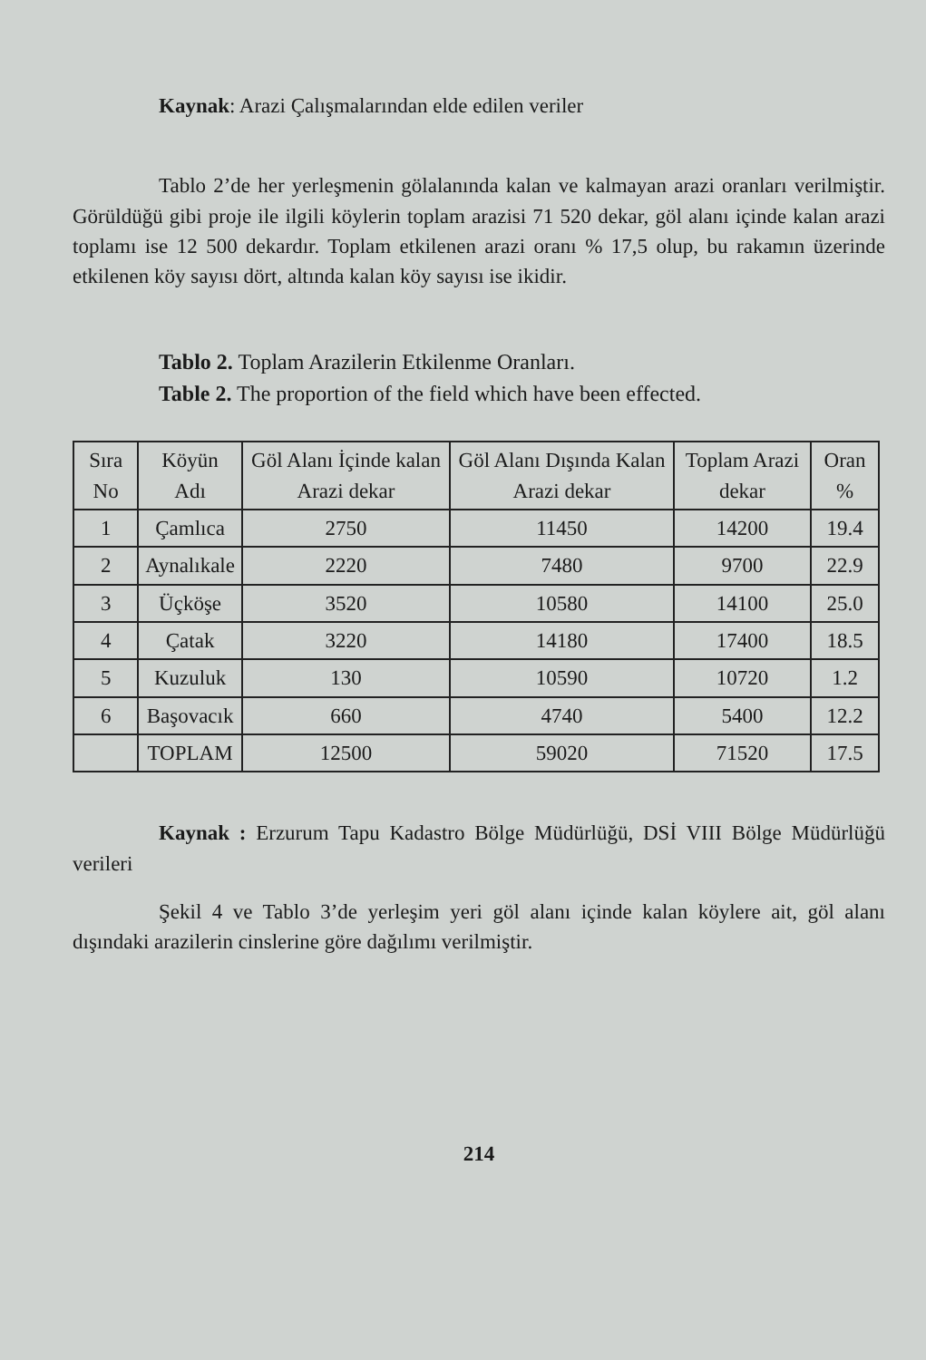Kaynak: Arazi Çalışmalarından elde edilen veriler
Tablo 2’de her yerleşmenin gölalanında kalan ve kalmayan arazi oranları verilmiştir. Görüldüğü gibi proje ile ilgili köylerin toplam arazisi 71 520 dekar, göl alanı içinde kalan arazi toplamı ise 12 500 dekardır. Toplam etkilenen arazi oranı % 17,5 olup, bu rakamın üzerinde etkilenen köy sayısı dört, altında kalan köy sayısı ise ikidir.
Tablo 2. Toplam Arazilerin Etkilenme Oranları.
Table 2. The proportion of the field which have been effected.
| Sıra No | Köyün Adı | Göl Alanı İçinde kalan Arazi dekar | Göl Alanı Dışında Kalan Arazi dekar | Toplam Arazi dekar | Oran % |
| --- | --- | --- | --- | --- | --- |
| 1 | Çamlıca | 2750 | 11450 | 14200 | 19.4 |
| 2 | Aynalıkale | 2220 | 7480 | 9700 | 22.9 |
| 3 | Üçköşe | 3520 | 10580 | 14100 | 25.0 |
| 4 | Çatak | 3220 | 14180 | 17400 | 18.5 |
| 5 | Kuzuluk | 130 | 10590 | 10720 | 1.2 |
| 6 | Başovacık | 660 | 4740 | 5400 | 12.2 |
| | TOPLAM | 12500 | 59020 | 71520 | 17.5 |
Kaynak : Erzurum Tapu Kadastro Bölge Müdürlüğü, DSİ VIII Bölge Müdürlüğü verileri
Şekil 4 ve Tablo 3’de yerleşim yeri göl alanı içinde kalan köylere ait, göl alanı dışındaki arazilerin cinslerine göre dağılımı verilmiştir.
214